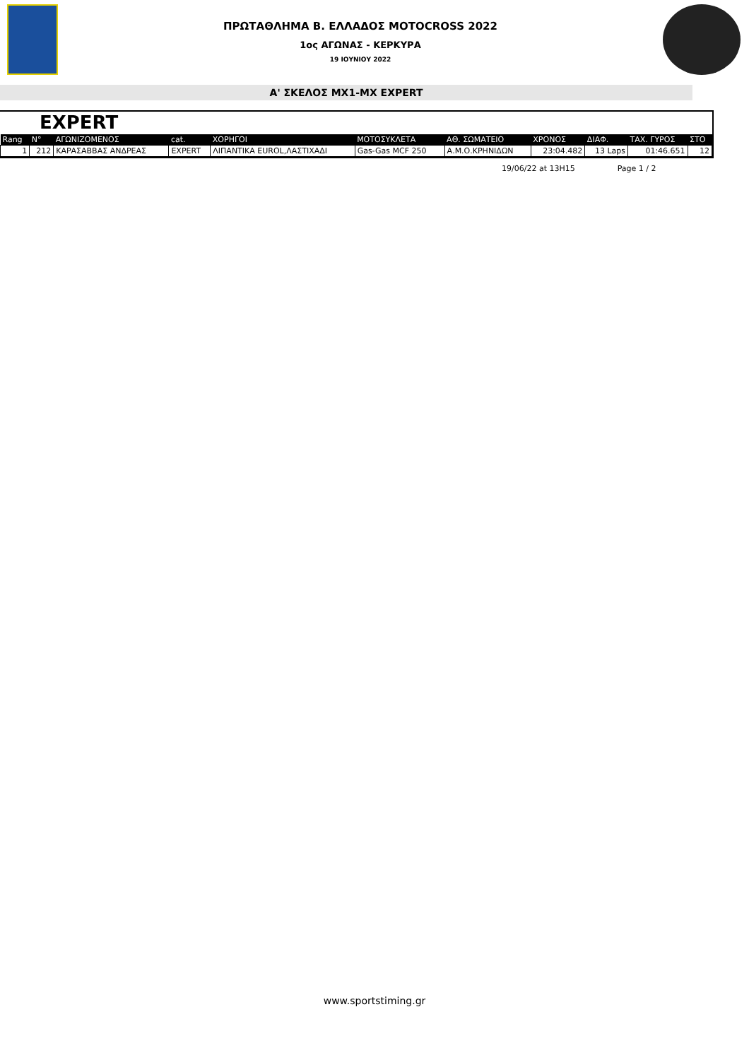ΠΡΩΤΑΘΛΗΜΑ Β. ΕΛΛΑΔΟΣ MOTOCROSS 2022
1ος ΑΓΩΝΑΣ - ΚΕΡΚΥΡΑ
19 ΙΟΥΝΙΟΥ 2022
Α' ΣΚΕΛΟΣ MX1-MX EXPERT
EXPERT
| Rang | N° | ΑΓΩΝΙΖΟΜΕΝΟΣ | cat. | ΧΟΡΗΓΟΙ | ΜΟΤΟΣΥΚΛΕΤΑ | ΑΘ. ΣΩΜΑΤΕΙΟ | ΧΡΟΝΟΣ | ΔΙΑΦ. | ΤΑΧ. ΓΥΡΟΣ | ΣΤΟ |
| --- | --- | --- | --- | --- | --- | --- | --- | --- | --- | --- |
| 1 | 212 | ΚΑΡΑΣΑΒΒΑΣ ΑΝΔΡΕΑΣ | EXPERT | ΛΙΠΑΝΤΙΚΑ EUROL,ΛΑΣΤΙΧΑΔΙ | Gas-Gas MCF 250 | Α.Μ.Ο.ΚΡΗΝΙΔΩΝ | 23:04.482 | 13 Laps | 01:46.651 | 12 |
19/06/22 at 13H15 Page 1 / 2
www.sportstiming.gr